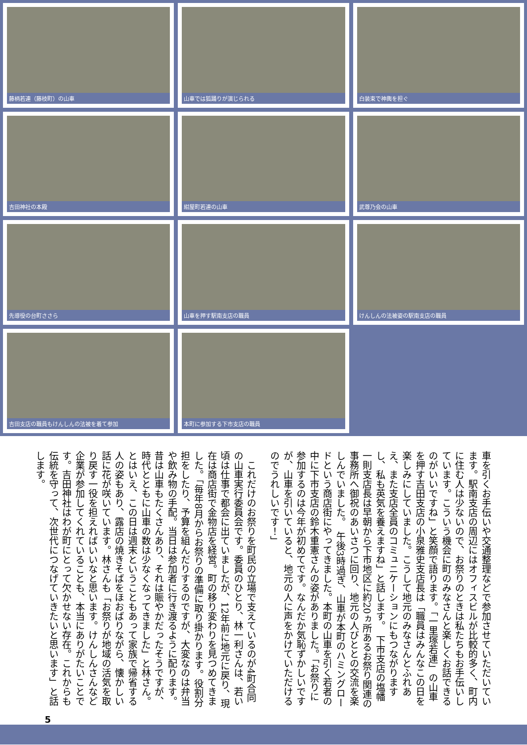藤柄若連（藤枝町）の山車
山車では狐踊りが演じられる
白装束で神輿を担ぐ
吉田神社の本殿
紺屋町若連の山車
武尊乃会の山車
先導役の台町ささら
山車を押す駅南支店の職員
けんしんの法被姿の駅南支店の職員
吉田支店の職員もけんしんの法被を着て参加
本町に参加する下市支店の職員
車を引くお手伝いや交通整理などで参加させていただいています。駅南支店の周辺にはオフィスビルが比較的多く、町内に住む人は少ないので、お祭りのときは私たちもお手伝いしています。こういう機会に町のみなさんと楽しくお話できるのがいいですね」と笑顔で語ります。「一里塚若連」の山車を押す吉田支店の小泉雅史支店長は「職員はみんなこの日を楽しみにしていました。こうして地元のみなさんとふれあえ、また支店全員のコミュニケーションにもつながりますし、私も英気を養えますね」と話します。　下市支店の塩幡一則支店長は早朝から下市地区に約20ヵ所あるお祭り関連の事務所へ御祝のあいさつに回り、地元の人びととの交流を楽しんでいました。　午後3時過ぎ、山車が本町のハミングロードという商店街にやってきました。本町の山車を引く若者の中に下市支店の鈴木重憲さんの姿がありました。「お祭りに参加するのは今年が初めてです。なんだか気恥ずかしいですが、山車を引いていると、地元の人に声をかけていただけるのでうれしいです！」
　これだけのお祭りを町民の立場で支えているのが4町合同の山車実行委員会です。委員のひとり、林一利さんは、若い頃は仕事で都会に出ていましたが、12年前に地元に戻り、現在は商店街で金物店を経営。町の移り変わりを見つめてきました。「毎年8月からお祭りの準備に取り掛かります。役割分担をしたり、予算を組んだりするのですが、大変なのは弁当や飲み物の手配。当日は参加者に行き渡るように配ります。昔は山車もたくさんあり、それは賑やかだったそうですが、時代とともに山車の数は少なくなってきました」と林さん。　とはいえ、この日は週末ということもあって家族で帰省する人の姿もあり、露店の焼きそばをほおばりながら、懐かしい話に花が咲いています。林さんも「お祭りが地域の活気を取り戻す一役を担えればいいなと思います。けんしんさんなど企業が参加してくれていることも、本当にありがたいことです。吉田神社はわが町にとって欠かせない存在。これからも伝統を守って、次世代につなげていきたいと思います」と話します。
5